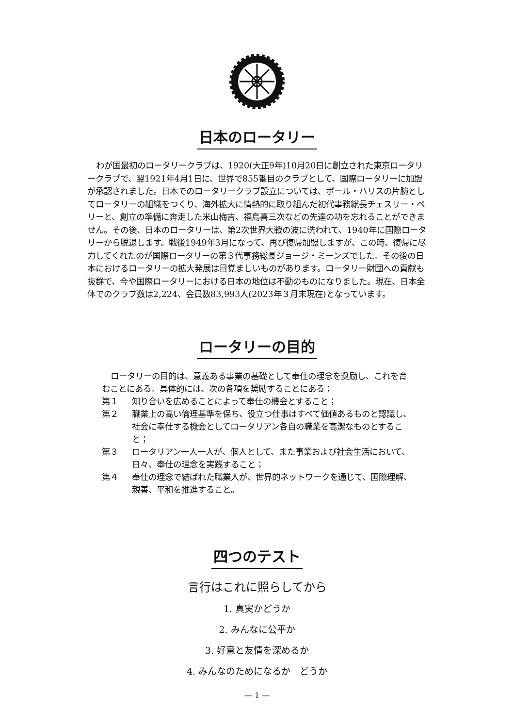日本のロータリー
わが国最初のロータリークラブは、1920(大正9年)10月20日に創立された東京ロータリークラブで、翌1921年4月1日に、世界で855番目のクラブとして、国際ロータリーに加盟が承認されました。日本でのロータリークラブ設立については、ポール・ハリスの片腕としてロータリーの組織をつくり、海外拡大に情熱的に取り組んだ初代事務総長チェスリー・ペリーと、創立の準備に奔走した米山梅吉、福島喜三次などの先達の功を忘れることができません。その後、日本のロータリーは、第2次世界大戦の波に洗われて、1940年に国際ロータリーから脱退します。戦後1949年3月になって、再び復帰加盟しますが、この時、復帰に尽力してくれたのが国際ロータリーの第３代事務総長ジョージ・ミーンズでした。その後の日本におけるロータリーの拡大発展は目覚ましいものがあります。ロータリー財団への貢献も抜群で、今や国際ロータリーにおける日本の地位は不動のものになりました。現在、日本全体でのクラブ数は2,224、会員数83,993人(2023年３月末現在)となっています。
ロータリーの目的
ロータリーの目的は、意義ある事業の基礎として奉仕の理念を奨励し、これを育むことにある。具体的には、次の各項を奨励することにある：
第１ 知り合いを広めることによって奉仕の機会とすること；
第２ 職業上の高い倫理基準を保ち、役立つ仕事はすべて価値あるものと認識し、社会に奉仕する機会としてロータリアン各自の職業を高潔なものとすること；
第３ ロータリアン一人一人が、個人として、また事業および社会生活において、日々、奉仕の理念を実践すること；
第４ 奉仕の理念で結ばれた職業人が、世界的ネットワークを通じて、国際理解、親善、平和を推進すること。
四つのテスト
言行はこれに照らしてから
1. 真実かどうか
2. みんなに公平か
3. 好意と友情を深めるか
4. みんなのためになるか　どうか
— 1 —